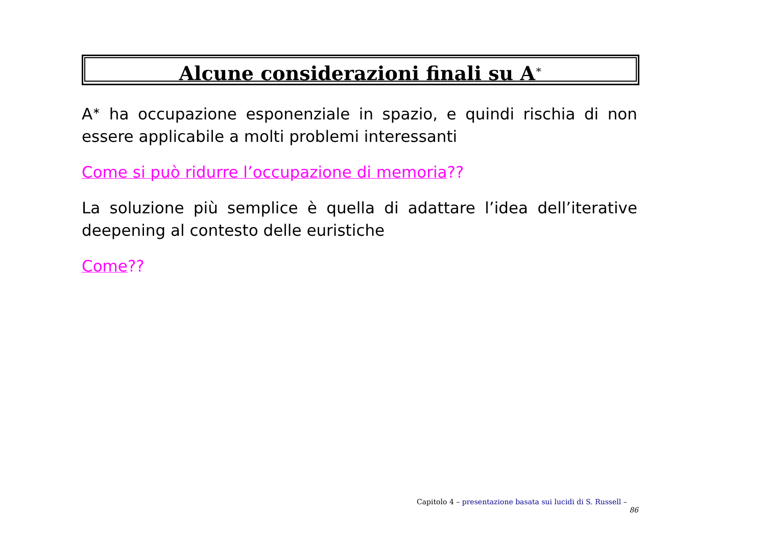Alcune considerazioni finali su A<sup>∗</sup>
A<sup>∗</sup> ha occupazione esponenziale in spazio, e quindi rischia di non essere applicabile a molti problemi interessanti
Come si può ridurre l’occupazione di memoria??
La soluzione più semplice è quella di adattare l’idea dell’iterative deepening al contesto delle euristiche
Come??
Capitolo 4 – presentazione basata sui lucidi di S. Russell – 86